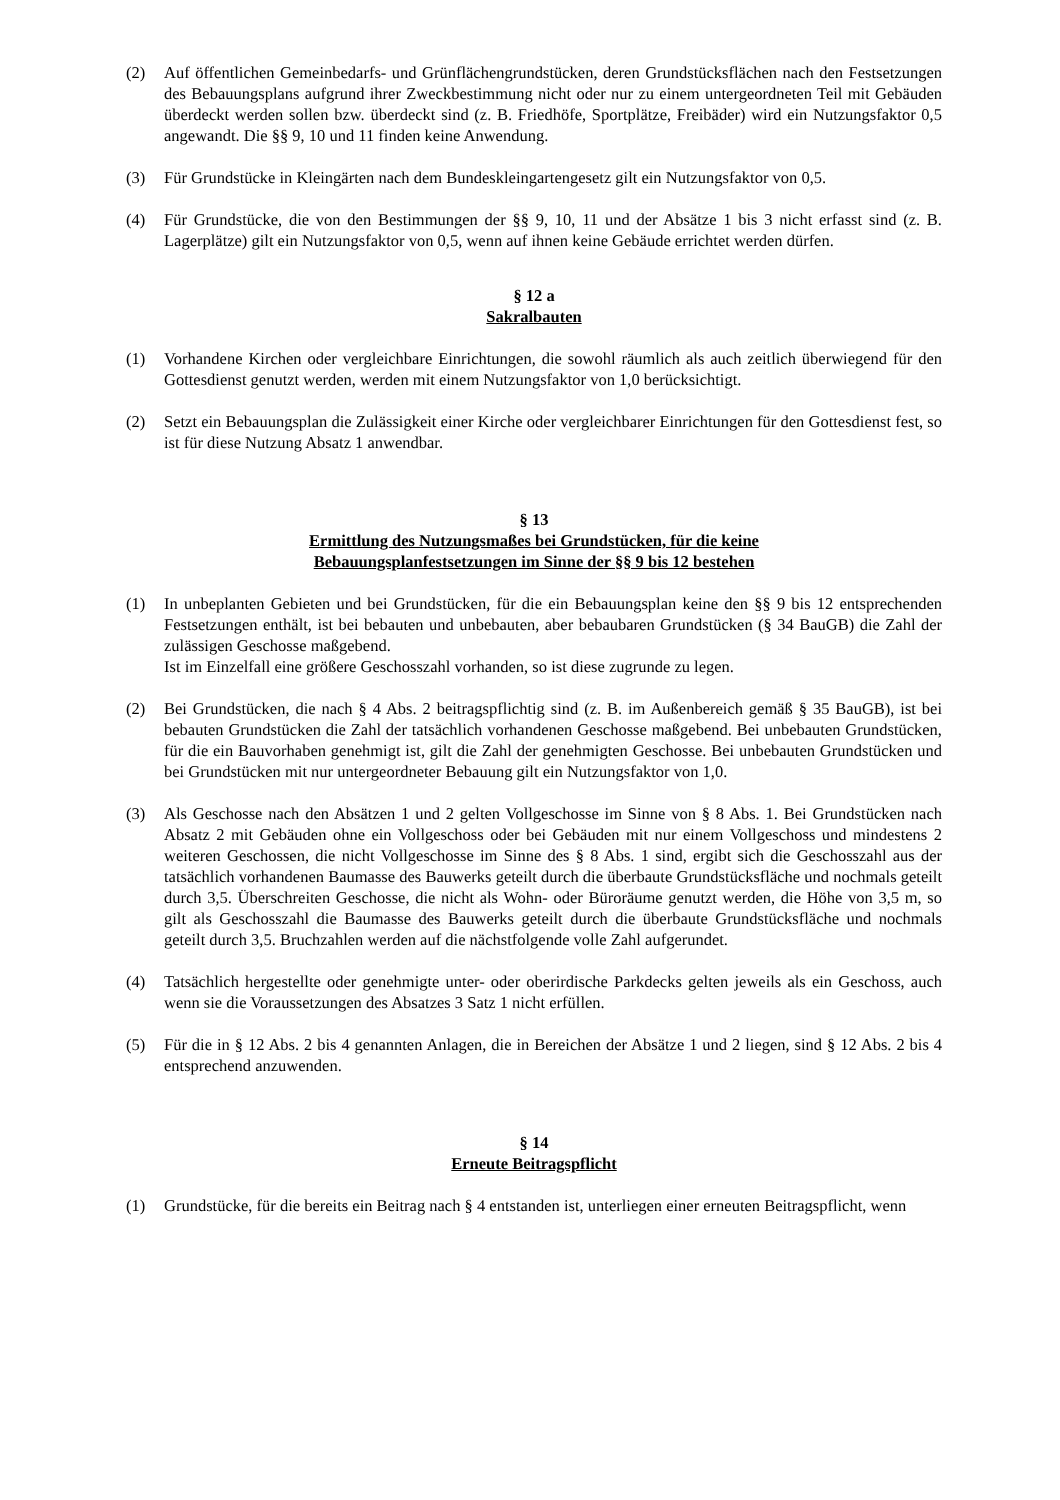(2) Auf öffentlichen Gemeinbedarfs- und Grünflächengrundstücken, deren Grundstücksflächen nach den Festsetzungen des Bebauungsplans aufgrund ihrer Zweckbestimmung nicht oder nur zu einem untergeordneten Teil mit Gebäuden überdeckt werden sollen bzw. überdeckt sind (z. B. Friedhöfe, Sportplätze, Freibäder) wird ein Nutzungsfaktor 0,5 angewandt. Die §§ 9, 10 und 11 finden keine Anwendung.
(3) Für Grundstücke in Kleingärten nach dem Bundeskleingartengesetz gilt ein Nutzungsfaktor von 0,5.
(4) Für Grundstücke, die von den Bestimmungen der §§ 9, 10, 11 und der Absätze 1 bis 3 nicht erfasst sind (z. B. Lagerplätze) gilt ein Nutzungsfaktor von 0,5, wenn auf ihnen keine Gebäude errichtet werden dürfen.
§ 12 a
Sakralbauten
(1) Vorhandene Kirchen oder vergleichbare Einrichtungen, die sowohl räumlich als auch zeitlich überwiegend für den Gottesdienst genutzt werden, werden mit einem Nutzungsfaktor von 1,0 berücksichtigt.
(2) Setzt ein Bebauungsplan die Zulässigkeit einer Kirche oder vergleichbarer Einrichtungen für den Gottesdienst fest, so ist für diese Nutzung Absatz 1 anwendbar.
§ 13
Ermittlung des Nutzungsmaßes bei Grundstücken, für die keine
Bebauungsplanfestsetzungen im Sinne der §§ 9 bis 12 bestehen
(1) In unbeplanten Gebieten und bei Grundstücken, für die ein Bebauungsplan keine den §§ 9 bis 12 entsprechenden Festsetzungen enthält, ist bei bebauten und unbebauten, aber bebaubaren Grundstücken (§ 34 BauGB) die Zahl der zulässigen Geschosse maßgebend.
Ist im Einzelfall eine größere Geschosszahl vorhanden, so ist diese zugrunde zu legen.
(2) Bei Grundstücken, die nach § 4 Abs. 2 beitragspflichtig sind (z. B. im Außenbereich gemäß § 35 BauGB), ist bei bebauten Grundstücken die Zahl der tatsächlich vorhandenen Geschosse maßgebend. Bei unbebauten Grundstücken, für die ein Bauvorhaben genehmigt ist, gilt die Zahl der genehmigten Geschosse. Bei unbebauten Grundstücken und bei Grundstücken mit nur untergeordneter Bebauung gilt ein Nutzungsfaktor von 1,0.
(3) Als Geschosse nach den Absätzen 1 und 2 gelten Vollgeschosse im Sinne von § 8 Abs. 1. Bei Grundstücken nach Absatz 2 mit Gebäuden ohne ein Vollgeschoss oder bei Gebäuden mit nur einem Vollgeschoss und mindestens 2 weiteren Geschossen, die nicht Vollgeschosse im Sinne des § 8 Abs. 1 sind, ergibt sich die Geschosszahl aus der tatsächlich vorhandenen Baumasse des Bauwerks geteilt durch die überbaute Grundstücksfläche und nochmals geteilt durch 3,5. Überschreiten Geschosse, die nicht als Wohn- oder Büroräume genutzt werden, die Höhe von 3,5 m, so gilt als Geschosszahl die Baumasse des Bauwerks geteilt durch die überbaute Grundstücksfläche und nochmals geteilt durch 3,5. Bruchzahlen werden auf die nächstfolgende volle Zahl aufgerundet.
(4) Tatsächlich hergestellte oder genehmigte unter- oder oberirdische Parkdecks gelten jeweils als ein Geschoss, auch wenn sie die Voraussetzungen des Absatzes 3 Satz 1 nicht erfüllen.
(5) Für die in § 12 Abs. 2 bis 4 genannten Anlagen, die in Bereichen der Absätze 1 und 2 liegen, sind § 12 Abs. 2 bis 4 entsprechend anzuwenden.
§ 14
Erneute Beitragspflicht
(1) Grundstücke, für die bereits ein Beitrag nach § 4 entstanden ist, unterliegen einer erneuten Beitragspflicht, wenn